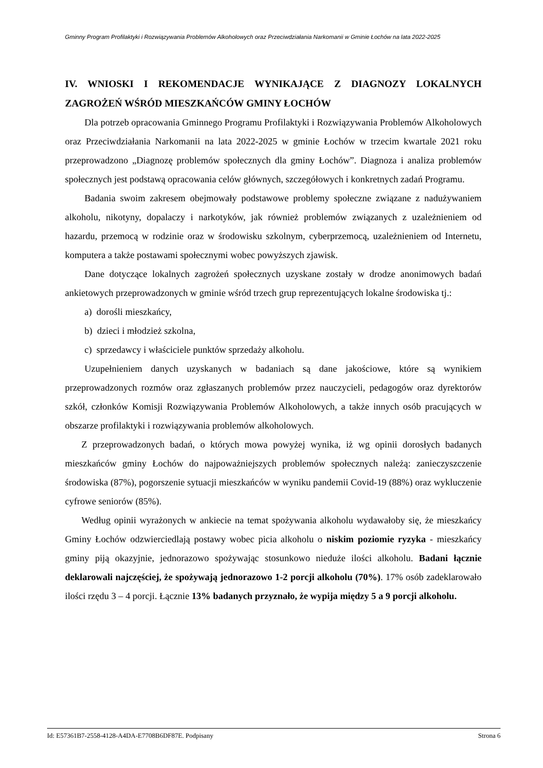Gminny Program Profilaktyki i Rozwiązywania Problemów Alkoholowych oraz Przeciwdziałania Narkomanii w Gminie Łochów na lata 2022-2025
IV. WNIOSKI I REKOMENDACJE WYNIKAJĄCE Z DIAGNOZY LOKALNYCH ZAGROŻEŃ WŚRÓD MIESZKAŃCÓW GMINY ŁOCHÓW
Dla potrzeb opracowania Gminnego Programu Profilaktyki i Rozwiązywania Problemów Alkoholowych oraz Przeciwdziałania Narkomanii na lata 2022-2025 w gminie Łochów w trzecim kwartale 2021 roku przeprowadzono „Diagnozę problemów społecznych dla gminy Łochów”. Diagnoza i analiza problemów społecznych jest podstawą opracowania celów głównych, szczegółowych i konkretnych zadań Programu.
Badania swoim zakresem obejmowały podstawowe problemy społeczne związane z nadużywaniem alkoholu, nikotyny, dopalaczy i narkotyków, jak również problemów związanych z uzależnieniem od hazardu, przemocą w rodzinie oraz w środowisku szkolnym, cyberprzemocą, uzależnieniem od Internetu, komputera a także postawami społecznymi wobec powyższych zjawisk.
Dane dotyczące lokalnych zagrożeń społecznych uzyskane zostały w drodze anonimowych badań ankietowych przeprowadzonych w gminie wśród trzech grup reprezentujących lokalne środowiska tj.:
a) dorośli mieszkańcy,
b) dzieci i młodzież szkolna,
c) sprzedawcy i właściciele punktów sprzedaży alkoholu.
Uzupełnieniem danych uzyskanych w badaniach są dane jakościowe, które są wynikiem przeprowadzonych rozmów oraz zgłaszanych problemów przez nauczycieli, pedagogów oraz dyrektorów szkół, członków Komisji Rozwiązywania Problemów Alkoholowych, a także innych osób pracujących w obszarze profilaktyki i rozwiązywania problemów alkoholowych.
Z przeprowadzonych badań, o których mowa powyżej wynika, iż wg opinii dorosłych badanych mieszkańców gminy Łochów do najpoważniejszych problemów społecznych należą: zanieczyszczenie środowiska (87%), pogorszenie sytuacji mieszkańców w wyniku pandemii Covid-19 (88%) oraz wykluczenie cyfrowe seniorów (85%).
Według opinii wyrażonych w ankiecie na temat spożywania alkoholu wydawałoby się, że mieszkańcy Gminy Łochów odzwierciedlają postawy wobec picia alkoholu o niskim poziomie ryzyka - mieszkańcy gminy piją okazyjnie, jednorazowo spożywając stosunkowo nieduże ilości alkoholu. Badani łącznie deklarowali najczęściej, że spożywają jednorazowo 1-2 porcji alkoholu (70%). 17% osób zadeklarowało ilości rzędu 3 – 4 porcji. Łącznie 13% badanych przyznało, że wypija między 5 a 9 porcji alkoholu.
Id: E57361B7-2558-4128-A4DA-E7708B6DF87E. Podpisany Strona 6